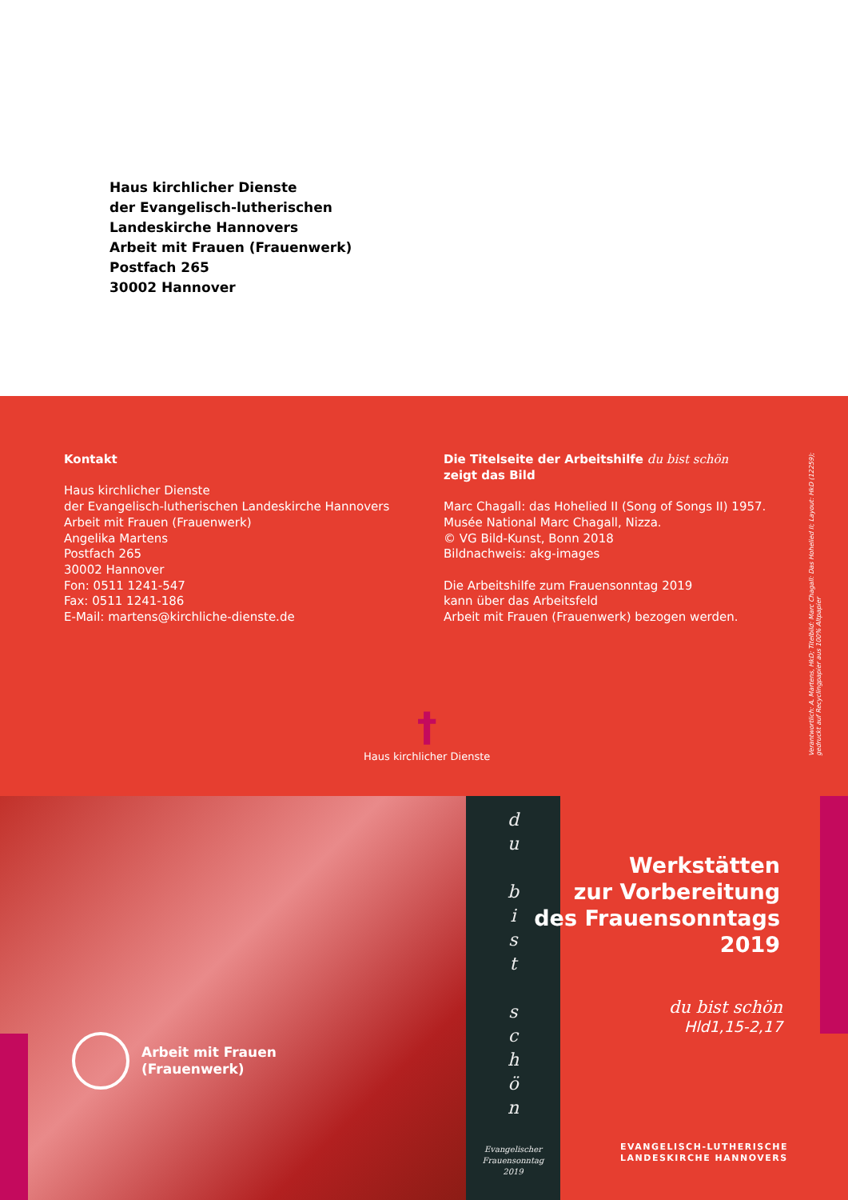Haus kirchlicher Dienste
der Evangelisch-lutherischen
Landeskirche Hannovers
Arbeit mit Frauen (Frauenwerk)
Postfach 265
30002 Hannover
Kontakt
Haus kirchlicher Dienste
der Evangelisch-lutherischen Landeskirche Hannovers
Arbeit mit Frauen (Frauenwerk)
Angelika Martens
Postfach 265
30002 Hannover
Fon: 0511 1241-547
Fax: 0511 1241-186
E-Mail: martens@kirchliche-dienste.de
Die Titelseite der Arbeitshilfe du bist schön
zeigt das Bild
Marc Chagall: das Hohelied II (Song of Songs II) 1957.
Musée National Marc Chagall, Nizza.
© VG Bild-Kunst, Bonn 2018
Bildnachweis: akg-images
Die Arbeitshilfe zum Frauensonntag 2019
kann über das Arbeitsfeld
Arbeit mit Frauen (Frauenwerk) bezogen werden.
Verantwortlich: A. Martens, HkD; Titelbild: Marc Chagall: Das Hohelied II; Layout: HkD (12259); gedruckt auf Recyclingpapier aus 100% Altpapier
†
Haus kirchlicher Dienste
d
u
b
i
s
t
s
c
h
ö
n
Evangelischer
Frauensonntag
2019
Arbeit mit Frauen
(Frauenwerk)
Werkstätten
zur Vorbereitung
des Frauensonntags
2019
du bist schön
Hld1,15-2,17
EVANGELISCH-LUTHERISCHE
LANDESKIRCHE HANNOVERS